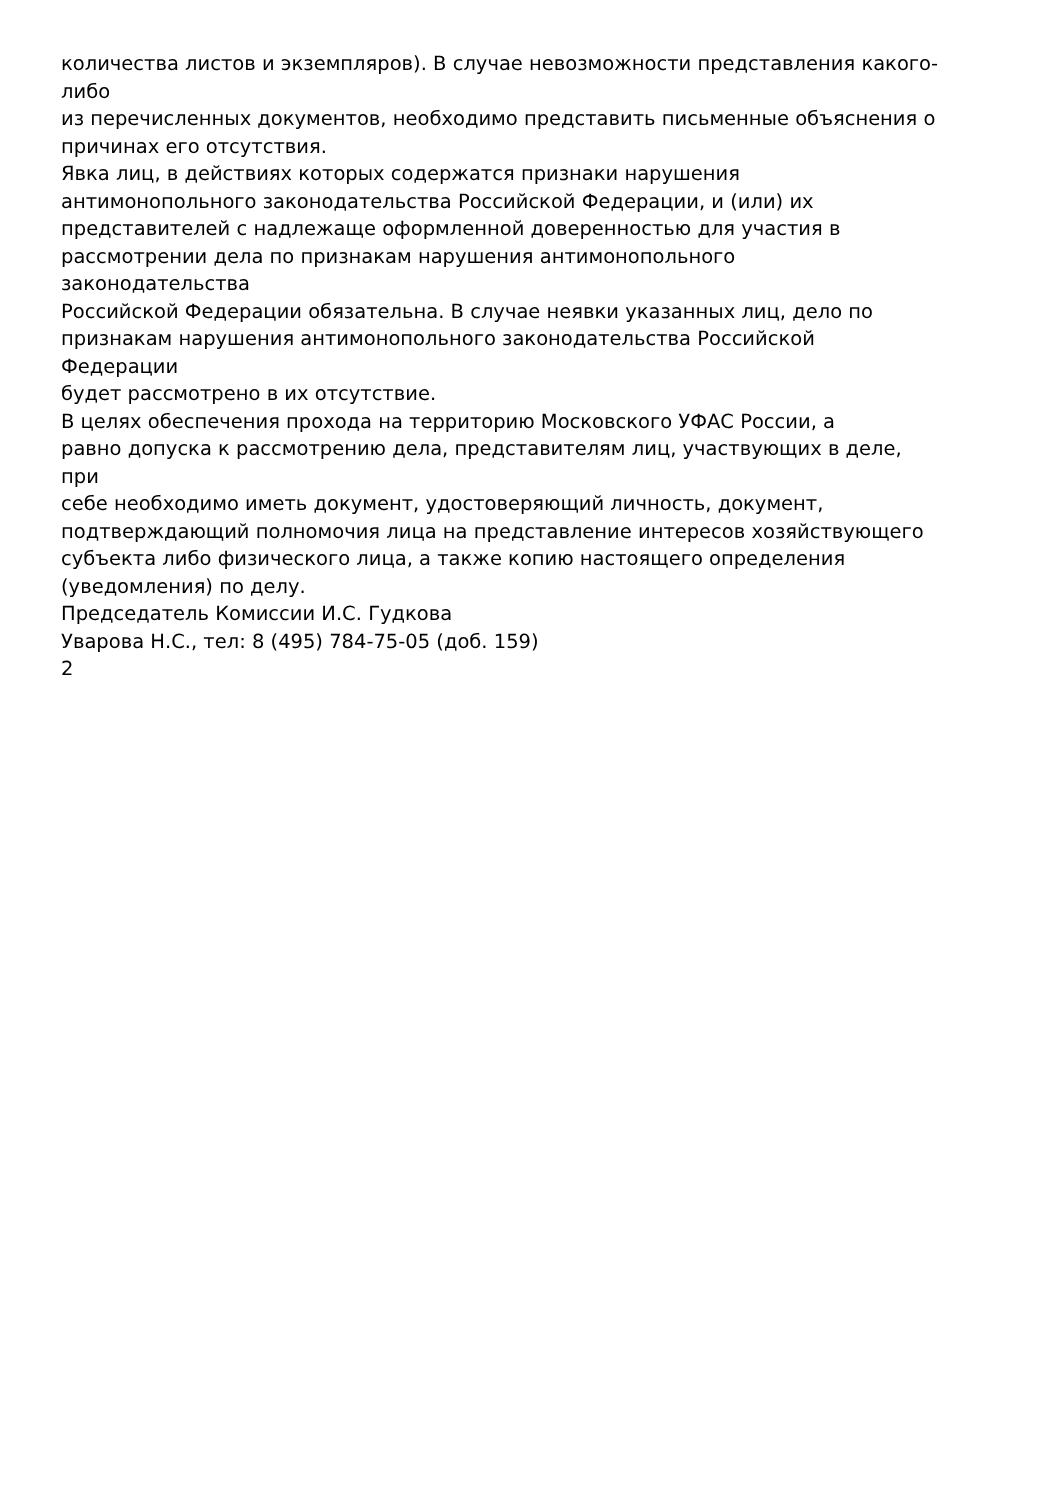количества листов и экземпляров). В случае невозможности представления какого-
либо
из перечисленных документов, необходимо представить письменные объяснения о
причинах его отсутствия.
Явка лиц, в действиях которых содержатся признаки нарушения
антимонопольного законодательства Российской Федерации, и (или) их
представителей с надлежаще оформленной доверенностью для участия в
рассмотрении дела по признакам нарушения антимонопольного
законодательства
Российской Федерации обязательна. В случае неявки указанных лиц, дело по
признакам нарушения антимонопольного законодательства Российской
Федерации
будет рассмотрено в их отсутствие.
В целях обеспечения прохода на территорию Московского УФАС России, а
равно допуска к рассмотрению дела, представителям лиц, участвующих в деле,
при
себе необходимо иметь документ, удостоверяющий личность, документ,
подтверждающий полномочия лица на представление интересов хозяйствующего
субъекта либо физического лица, а также копию настоящего определения
(уведомления) по делу.
Председатель Комиссии И.С. Гудкова
Уварова Н.С., тел: 8 (495) 784-75-05 (доб. 159)
2